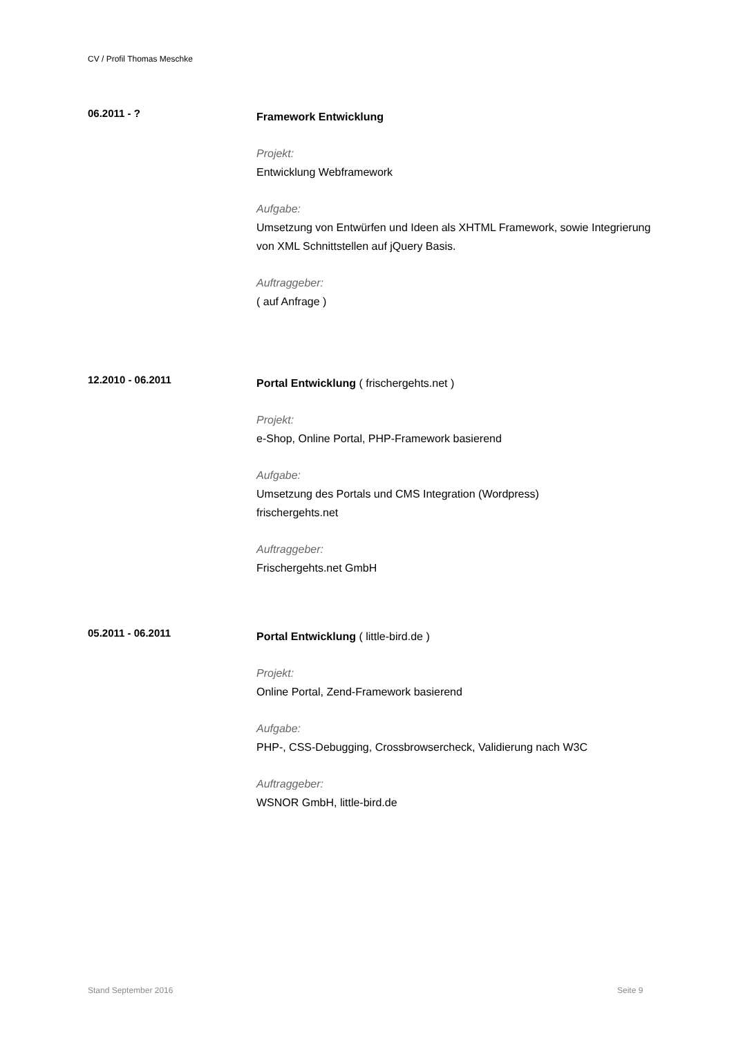CV / Profil Thomas Meschke
06.2011 - ?
Framework Entwicklung
Projekt:
Entwicklung Webframework
Aufgabe:
Umsetzung von Entwürfen und Ideen als XHTML Framework, sowie Integrierung von XML Schnittstellen auf jQuery Basis.
Auftraggeber:
( auf Anfrage )
12.2010 - 06.2011
Portal Entwicklung ( frischergehts.net )
Projekt:
e-Shop, Online Portal, PHP-Framework basierend
Aufgabe:
Umsetzung des Portals und CMS Integration (Wordpress)
frischergehts.net
Auftraggeber:
Frischergehts.net GmbH
05.2011 - 06.2011
Portal Entwicklung ( little-bird.de )
Projekt:
Online Portal, Zend-Framework basierend
Aufgabe:
PHP-, CSS-Debugging, Crossbrowsercheck, Validierung nach W3C
Auftraggeber:
WSNOR GmbH, little-bird.de
Stand September 2016 Seite 9